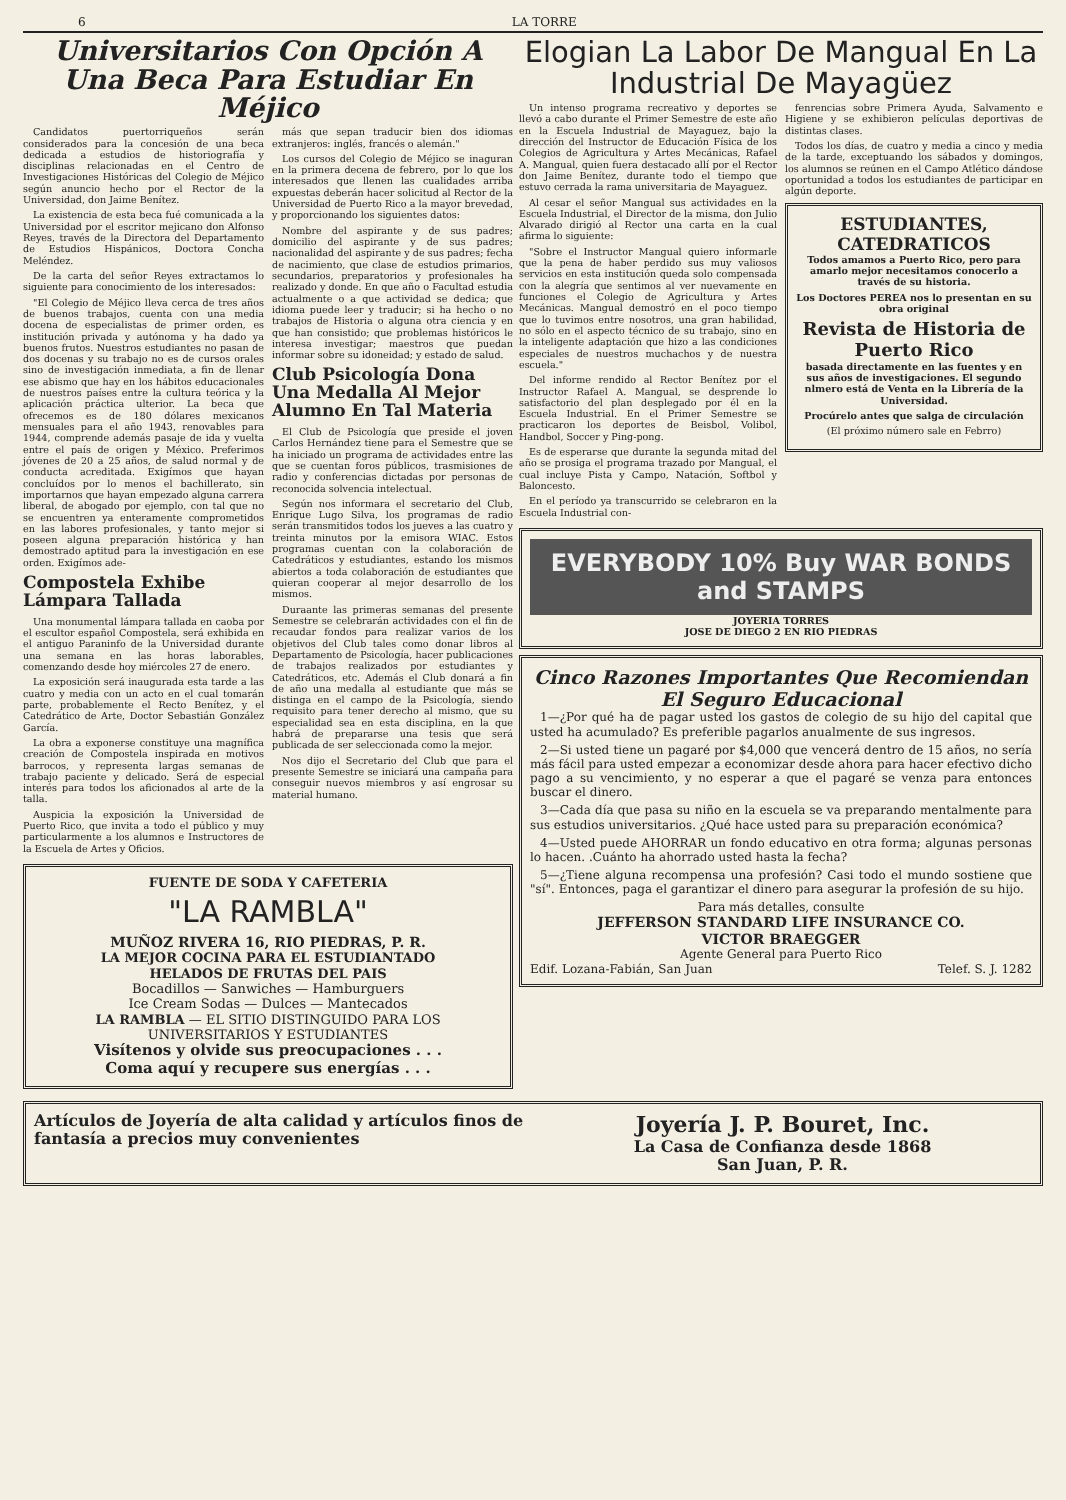6 LA TORRE
Universitarios Con Opción A Una Beca Para Estudiar En Méjico
Candidatos puertorriqueños serán considerados para la concesión de una beca dedicada a estudios de historiografía y disciplinas relacionadas en el Centro de Investigaciones Históricas del Colegio de Méjico según anuncio hecho por el Rector de la Universidad, don Jaime Benítez.
La existencia de esta beca fué comunicada a la Universidad por el escritor mejicano don Alfonso Reyes, través de la Directora del Departamento de Estudios Hispánicos, Doctora Concha Meléndez.
De la carta del señor Reyes extractamos lo siguiente para conocimiento de los interesados:
"El Colegio de Méjico lleva cerca de tres años de buenos trabajos, cuenta con una media docena de especialistas de primer orden, es institución privada y autónoma y ha dado ya buenos frutos. Nuestros estudiantes no pasan de dos docenas y su trabajo no es de cursos orales sino de investigación inmediata, a fin de llenar ese abismo que hay en los hábitos educacionales de nuestros países entre la cultura teórica y la aplicación práctica ulterior. La beca que ofrecemos es de 180 dólares mexicanos mensuales para el año 1943, renovables para 1944, comprende además pasaje de ida y vuelta entre el país de origen y México. Preferimos jóvenes de 20 a 25 años, de salud normal y de conducta acreditada. Exigímos que hayan concluídos por lo menos el bachillerato, sin importarnos que hayan empezado alguna carrera liberal, de abogado por ejemplo, con tal que no se encuentren ya enteramente comprometidos en las labores profesionales, y tanto mejor si poseen alguna preparación histórica y han demostrado aptitud para la investigación en ese orden. Exigímos ade-
Compostela Exhibe Lámpara Tallada
Una monumental lámpara tallada en caoba por el escultor español Compostela, será exhibida en el antiguo Paraninfo de la Universidad durante una semana en las horas laborables, comenzando desde hoy miércoles 27 de enero.
La exposición será inaugurada esta tarde a las cuatro y media con un acto en el cual tomarán parte, probablemente el Recto Benítez, y el Catedrático de Arte, Doctor Sebastián González García.
La obra a exponerse constituye una magnífica creación de Compostela inspirada en motivos barrocos, y representa largas semanas de trabajo paciente y delicado. Será de especial interés para todos los aficionados al arte de la talla.
Auspicia la exposición la Universidad de Puerto Rico, que invita a todo el público y muy particularmente a los alumnos e Instructores de la Escuela de Artes y Oficios.
más que sepan traducir bien dos idiomas extranjeros: inglés, francés o alemán."
Los cursos del Colegio de Méjico se inaguran en la primera decena de febrero, por lo que los interesados que llenen las cualidades arriba expuestas deberán hacer solicitud al Rector de la Universidad de Puerto Rico a la mayor brevedad, y proporcionando los siguientes datos:
Nombre del aspirante y de sus padres; domicilio del aspirante y de sus padres; nacionalidad del aspirante y de sus padres; fecha de nacimiento, que clase de estudios primarios, secundarios, preparatorios y profesionales ha realizado y donde. En que año o Facultad estudia actualmente o a que actividad se dedica; que idioma puede leer y traducir; si ha hecho o no trabajos de Historia o alguna otra ciencia y en que han consistido; que problemas históricos le interesa investigar; maestros que puedan informar sobre su idoneidad; y estado de salud.
Club Psicología Dona Una Medalla Al Mejor Alumno En Tal Materia
El Club de Psicología que preside el joven Carlos Hernández tiene para el Semestre que se ha iniciado un programa de actividades entre las que se cuentan foros públicos, trasmisiones de radio y conferencias dictadas por personas de reconocida solvencia intelectual.
Según nos informara el secretario del Club, Enrique Lugo Silva, los programas de radio serán transmitidos todos los jueves a las cuatro y treinta minutos por la emisora WIAC. Estos programas cuentan con la colaboración de Catedráticos y estudiantes, estando los mismos abiertos a toda colaboración de estudiantes que quieran cooperar al mejor desarrollo de los mismos.
Duraante las primeras semanas del presente Semestre se celebrarán actividades con el fin de recaudar fondos para realizar varios de los objetivos del Club tales como donar libros al Departamento de Psicología, hacer publicaciones de trabajos realizados por estudiantes y Catedráticos, etc. Además el Club donará a fin de año una medalla al estudiante que más se distinga en el campo de la Psicología, siendo requisito para tener derecho al mismo, que su especialidad sea en esta disciplina, en la que habrá de prepararse una tesis que será publicada de ser seleccionada como la mejor.
Nos dijo el Secretario del Club que para el presente Semestre se iniciará una campaña para conseguir nuevos miembros y así engrosar su material humano.
FUENTE DE SODA Y CAFETERIA
"LA RAMBLA"
MUÑOZ RIVERA 16, RIO PIEDRAS, P. R.
LA MEJOR COCINA PARA EL ESTUDIANTADO
HELADOS DE FRUTAS DEL PAIS
Bocadillos — Sanwiches — Hamburguers
Ice Cream Sodas — Dulces — Mantecados
LA RAMBLA — EL SITIO DISTINGUIDO PARA LOS UNIVERSITARIOS Y ESTUDIANTES
Visítenos y olvide sus preocupaciones . . .
Coma aquí y recupere sus energías . . .
Elogian La Labor De Mangual En La Industrial De Mayagüez
Un intenso programa recreativo y deportes se llevó a cabo durante el Primer Semestre de este año en la Escuela Industrial de Mayaguez, bajo la dirección del Instructor de Educación Física de los Colegios de Agricultura y Artes Mecánicas, Rafael A. Mangual, quien fuera destacado allí por el Rector don Jaime Benítez, durante todo el tiempo que estuvo cerrada la rama universitaria de Mayaguez.
Al cesar el señor Mangual sus actividades en la Escuela Industrial, el Director de la misma, don Julio Alvarado dirigió al Rector una carta en la cual afirma lo siguiente:
"Sobre el Instructor Mangual quiero informarle que la pena de haber perdido sus muy valiosos servicios en esta institución queda solo compensada con la alegría que sentimos al ver nuevamente en funciones el Colegio de Agricultura y Artes Mecánicas. Mangual demostró en el poco tiempo que lo tuvimos entre nosotros, una gran habilidad, no sólo en el aspecto técnico de su trabajo, sino en la inteligente adaptación que hizo a las condiciones especiales de nuestros muchachos y de nuestra escuela."
Del informe rendido al Rector Benítez por el Instructor Rafael A. Mangual, se desprende lo satisfactorio del plan desplegado por él en la Escuela Industrial. En el Primer Semestre se practicaron los deportes de Beisbol, Volibol, Handbol, Soccer y Ping-pong.
Es de esperarse que durante la segunda mitad del año se prosiga el programa trazado por Mangual, el cual incluye Pista y Campo, Natación, Softbol y Baloncesto.
En el período ya transcurrido se celebraron en la Escuela Industrial con-
fenrencias sobre Primera Ayuda, Salvamento e Higiene y se exhibieron películas deportivas de distintas clases.
Todos los días, de cuatro y media a cinco y media de la tarde, exceptuando los sábados y domingos, los alumnos se reúnen en el Campo Atlético dándose oportunidad a todos los estudiantes de participar en algún deporte.
ESTUDIANTES, CATEDRATICOS
Todos amamos a Puerto Rico, pero para amarlo mejor necesitamos conocerlo a través de su historia.
Los Doctores PEREA nos lo presentan en su obra original
Revista de Historia de Puerto Rico
basada directamente en las fuentes y en sus años de investigaciones. El segundo nlmero está de Venta en la Librería de la Universidad.
Procúrelo antes que salga de circulación
(El próximo número sale en Febrro)
EVERYBODY 10% Buy WAR BONDS and STAMPS
JOYERIA TORRES
JOSE DE DIEGO 2 EN RIO PIEDRAS
Cinco Razones Importantes Que Recomiendan El Seguro Educacional
1—¿Por qué ha de pagar usted los gastos de colegio de su hijo del capital que usted ha acumulado? Es preferible pagarlos anualmente de sus ingresos.
2—Si usted tiene un pagaré por $4,000 que vencerá dentro de 15 años, no sería más fácil para usted empezar a economizar desde ahora para hacer efectivo dicho pago a su vencimiento, y no esperar a que el pagaré se venza para entonces buscar el dinero.
3—Cada día que pasa su niño en la escuela se va preparando mentalmente para sus estudios universitarios. ¿Qué hace usted para su preparación económica?
4—Usted puede AHORRAR un fondo educativo en otra forma; algunas personas lo hacen. .Cuánto ha ahorrado usted hasta la fecha?
5—¿Tiene alguna recompensa una profesión? Casi todo el mundo sostiene que "sí". Entonces, paga el garantizar el dinero para asegurar la profesión de su hijo.
Para más detalles, consulte
JEFFERSON STANDARD LIFE INSURANCE CO.
VICTOR BRAEGGER
Agente General para Puerto Rico
Edif. Lozana-Fabián, San Juan Telef. S. J. 1282
Artículos de Joyería de alta calidad y artículos finos de fantasía a precios muy convenientes
Joyería J. P. Bouret, Inc.
La Casa de Confianza desde 1868
San Juan, P. R.